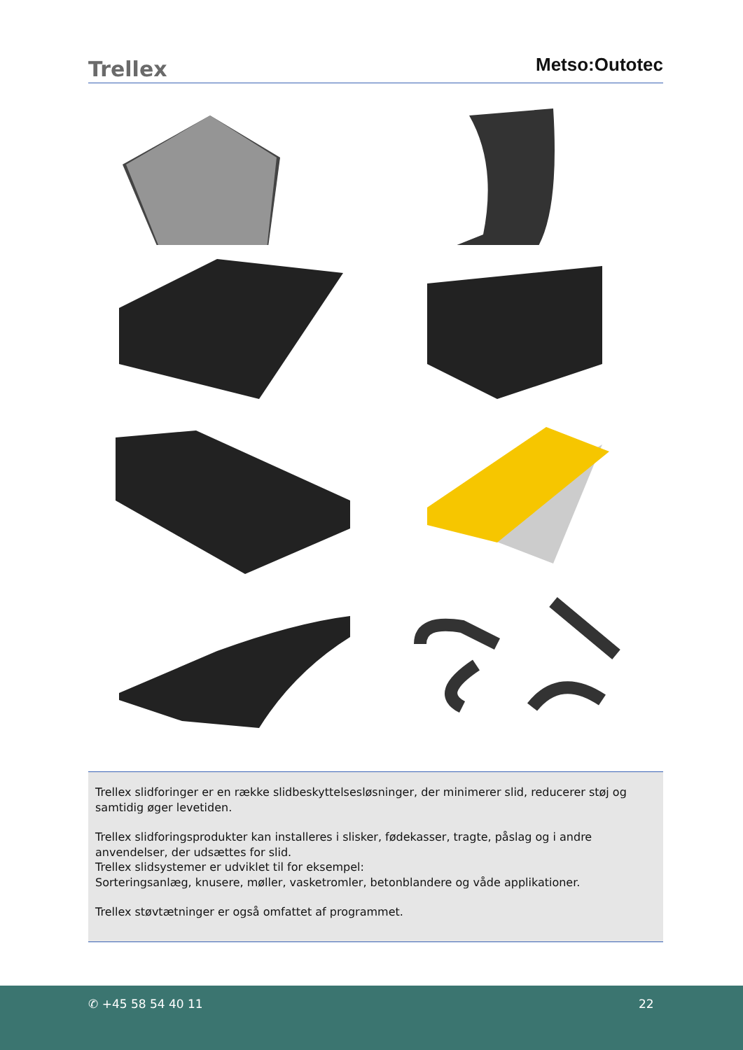Trellex Metso:Outotec
Trellex slidforinger er en række slidbeskyttelsesløsninger, der minimerer slid, reducerer støj og samtidig øger levetiden.
Trellex slidforingsprodukter kan installeres i slisker, fødekasser, tragte, påslag og i andre anvendelser, der udsættes for slid.
Trellex slidsystemer er udviklet til for eksempel:
Sorteringsanlæg, knusere, møller, vasketromler, betonblandere og våde applikationer.
Trellex støvtætninger er også omfattet af programmet.
✆ +45 58 54 40 11 22